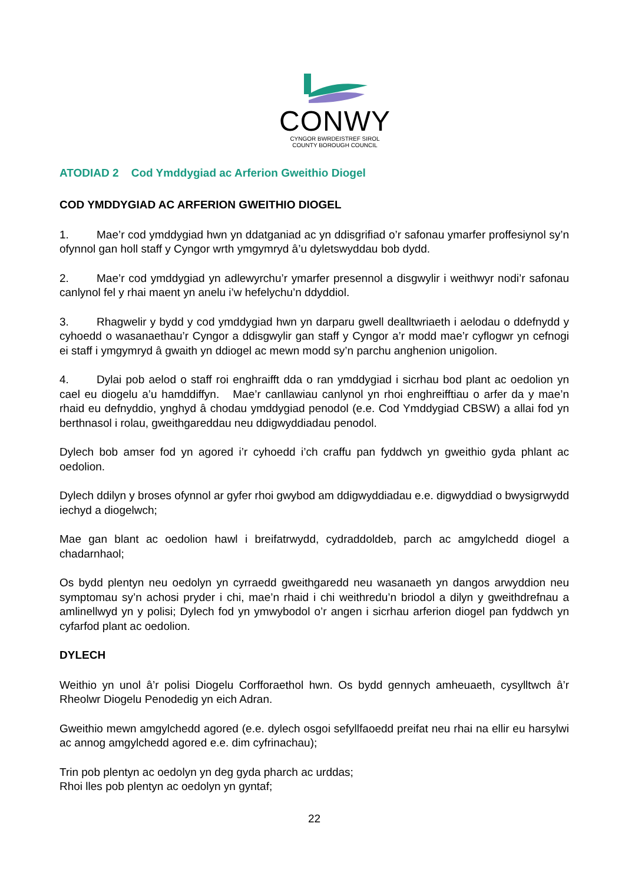CONWY
CYNGOR BWRDEISTREF SIROL
COUNTY BOROUGH COUNCIL
ATODIAD 2 Cod Ymddygiad ac Arferion Gweithio Diogel
COD YMDDYGIAD AC ARFERION GWEITHIO DIOGEL
1. Mae’r cod ymddygiad hwn yn ddatganiad ac yn ddisgrifiad o’r safonau ymarfer proffesiynol sy’n ofynnol gan holl staff y Cyngor wrth ymgymryd â’u dyletswyddau bob dydd.
2. Mae’r cod ymddygiad yn adlewyrchu’r ymarfer presennol a disgwylir i weithwyr nodi’r safonau canlynol fel y rhai maent yn anelu i’w hefelychu’n ddyddiol.
3. Rhagwelir y bydd y cod ymddygiad hwn yn darparu gwell dealltwriaeth i aelodau o ddefnydd y cyhoedd o wasanaethau’r Cyngor a ddisgwylir gan staff y Cyngor a’r modd mae’r cyflogwr yn cefnogi ei staff i ymgymryd â gwaith yn ddiogel ac mewn modd sy’n parchu anghenion unigolion.
4. Dylai pob aelod o staff roi enghraifft dda o ran ymddygiad i sicrhau bod plant ac oedolion yn cael eu diogelu a’u hamddiffyn. Mae’r canllawiau canlynol yn rhoi enghreifftiau o arfer da y mae’n rhaid eu defnyddio, ynghyd â chodau ymddygiad penodol (e.e. Cod Ymddygiad CBSW) a allai fod yn berthnasol i rolau, gweithgareddau neu ddigwyddiadau penodol.
Dylech bob amser fod yn agored i’r cyhoedd i’ch craffu pan fyddwch yn gweithio gyda phlant ac oedolion.
Dylech ddilyn y broses ofynnol ar gyfer rhoi gwybod am ddigwyddiadau e.e. digwyddiad o bwysigrwydd iechyd a diogelwch;
Mae gan blant ac oedolion hawl i breifatrwydd, cydraddoldeb, parch ac amgylchedd diogel a chadarnhaol;
Os bydd plentyn neu oedolyn yn cyrraedd gweithgaredd neu wasanaeth yn dangos arwyddion neu symptomau sy’n achosi pryder i chi, mae’n rhaid i chi weithredu’n briodol a dilyn y gweithdrefnau a amlinellwyd yn y polisi; Dylech fod yn ymwybodol o’r angen i sicrhau arferion diogel pan fyddwch yn cyfarfod plant ac oedolion.
DYLECH
Weithio yn unol â’r polisi Diogelu Corfforaethol hwn. Os bydd gennych amheuaeth, cysylltwch â’r Rheolwr Diogelu Penodedig yn eich Adran.
Gweithio mewn amgylchedd agored (e.e. dylech osgoi sefyllfaoedd preifat neu rhai na ellir eu harsylwi ac annog amgylchedd agored e.e. dim cyfrinachau);
Trin pob plentyn ac oedolyn yn deg gyda pharch ac urddas;
Rhoi lles pob plentyn ac oedolyn yn gyntaf;
22